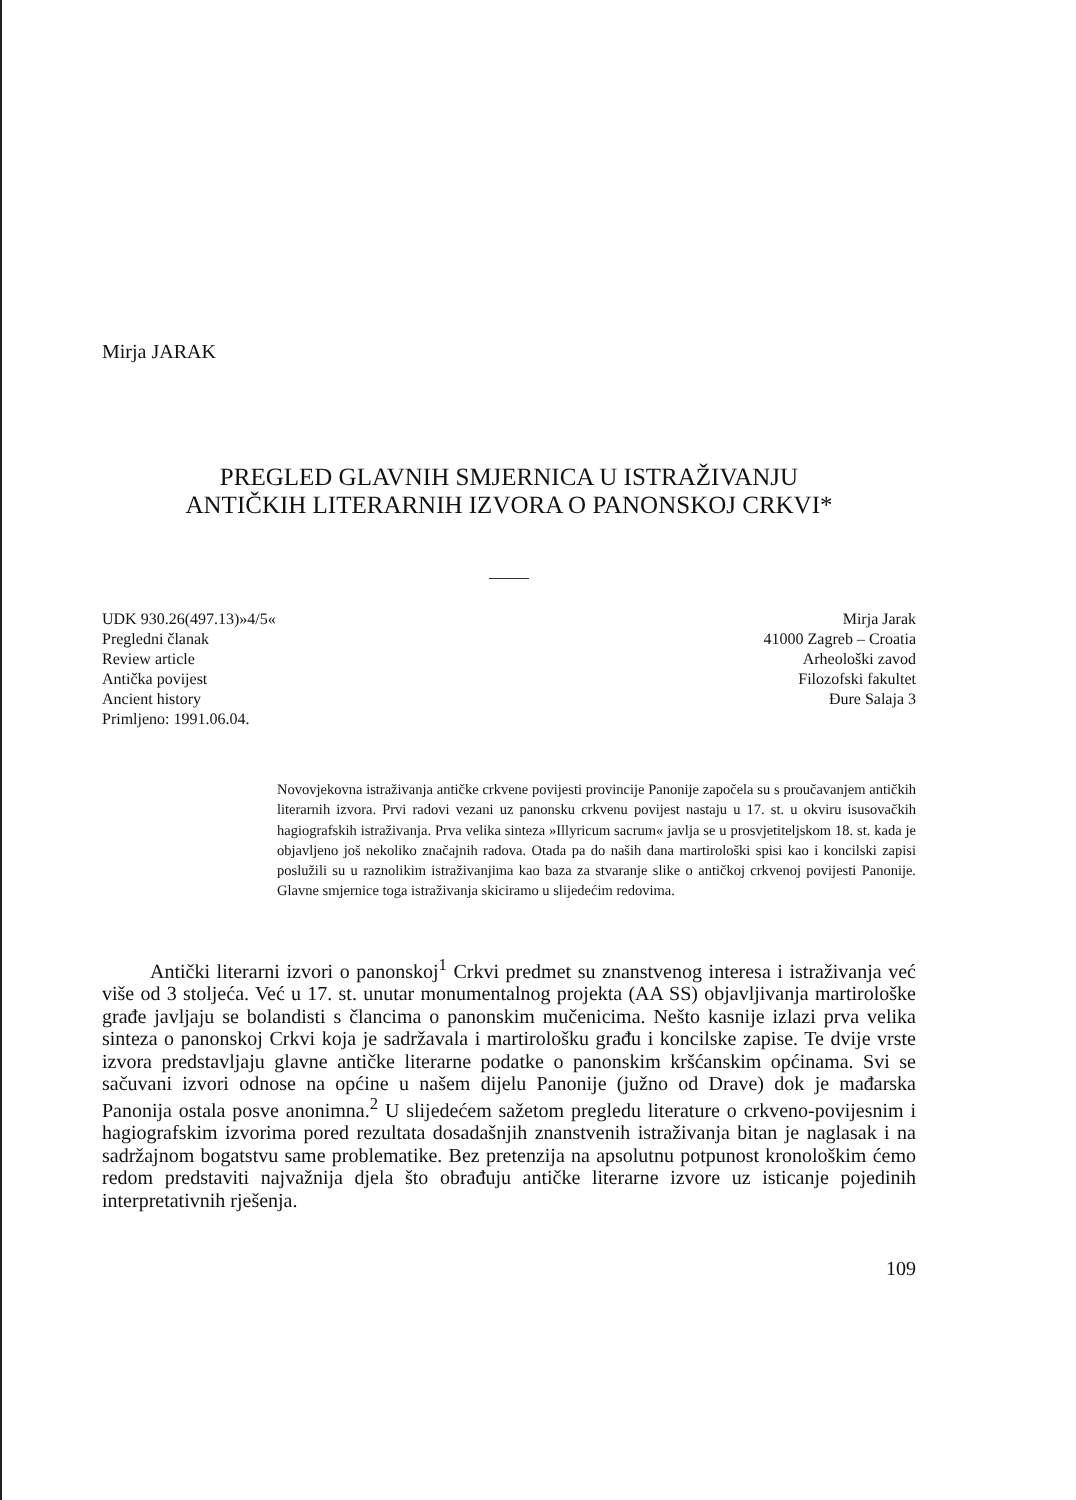Mirja JARAK
PREGLED GLAVNIH SMJERNICA U ISTRAŽIVANJU
ANTIČKIH LITERARNIH IZVORA O PANONSKOJ CRKVI*
UDK 930.26(497.13)»4/5«
Pregledni članak
Review article
Antička povijest
Ancient history
Primljeno: 1991.06.04.
Mirja Jarak
41000 Zagreb – Croatia
Arheološki zavod
Filozofski fakultet
Đure Salaja 3
Novovjekovna istraživanja antičke crkvene povijesti provincije Panonije započela su s proučavanjem antičkih literarnih izvora. Prvi radovi vezani uz panonsku crkvenu povijest nastaju u 17. st. u okviru isusovačkih hagiografskih istraživanja. Prva velika sinteza »Illyricum sacrum« javlja se u prosvjetiteljskom 18. st. kada je objavljeno još nekoliko značajnih radova. Otada pa do naših dana martirološki spisi kao i koncilski zapisi poslužili su u raznolikim istraživanjima kao baza za stvaranje slike o antičkoj crkvenoj povijesti Panonije. Glavne smjernice toga istraživanja skiciramo u slijedećim redovima.
Antički literarni izvori o panonskoj<sup>1</sup> Crkvi predmet su znanstvenog interesa i istraživanja već više od 3 stoljeća. Već u 17. st. unutar monumentalnog projekta (AA SS) objavljivanja martirološke građe javljaju se bolandisti s člancima o panonskim mučenicima. Nešto kasnije izlazi prva velika sinteza o panonskoj Crkvi koja je sadržavala i martirološku građu i koncilske zapise. Te dvije vrste izvora predstavljaju glavne antičke literarne podatke o panonskim kršćanskim općinama. Svi se sačuvani izvori odnose na općine u našem dijelu Panonije (južno od Drave) dok je mađarska Panonija ostala posve anonimna.<sup>2</sup> U slijedećem sažetom pregledu literature o crkveno-povijesnim i hagiografskim izvorima pored rezultata dosadašnjih znanstvenih istraživanja bitan je naglasak i na sadržajnom bogatstvu same problematike. Bez pretenzija na apsolutnu potpunost kronološkim ćemo redom predstaviti najvažnija djela što obrađuju antičke literarne izvore uz isticanje pojedinih interpretativnih rješenja.
109